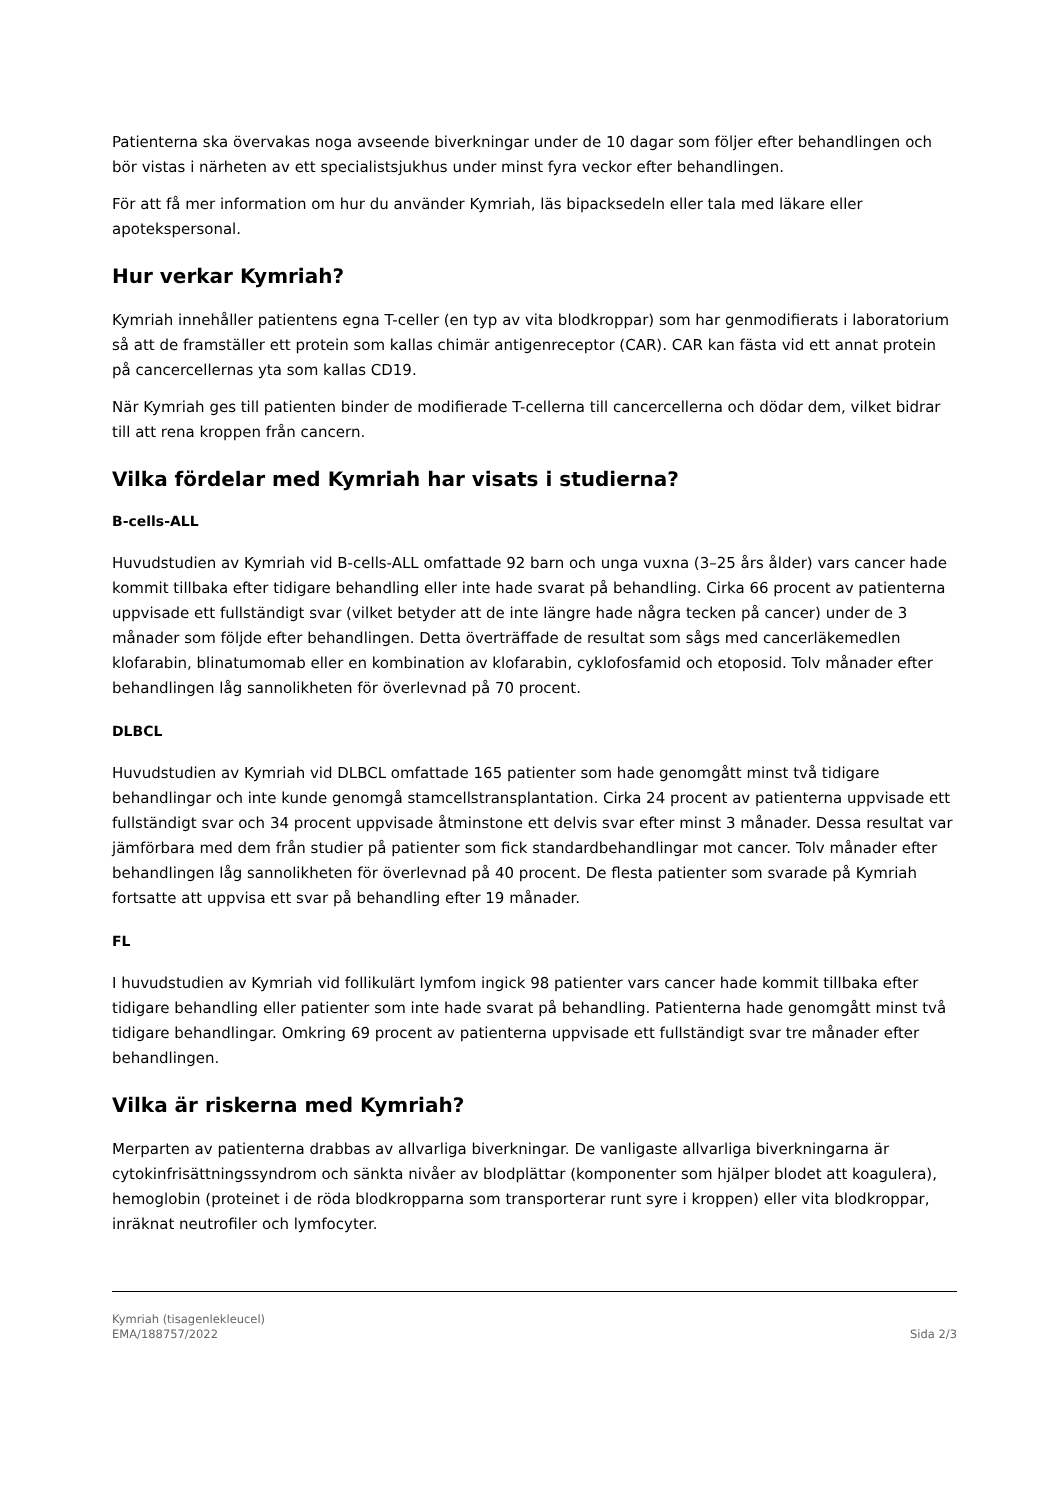Patienterna ska övervakas noga avseende biverkningar under de 10 dagar som följer efter behandlingen och bör vistas i närheten av ett specialistsjukhus under minst fyra veckor efter behandlingen.
För att få mer information om hur du använder Kymriah, läs bipacksedeln eller tala med läkare eller apotekspersonal.
Hur verkar Kymriah?
Kymriah innehåller patientens egna T-celler (en typ av vita blodkroppar) som har genmodifierats i laboratorium så att de framställer ett protein som kallas chimär antigenreceptor (CAR). CAR kan fästa vid ett annat protein på cancercellernas yta som kallas CD19.
När Kymriah ges till patienten binder de modifierade T-cellerna till cancercellerna och dödar dem, vilket bidrar till att rena kroppen från cancern.
Vilka fördelar med Kymriah har visats i studierna?
B-cells-ALL
Huvudstudien av Kymriah vid B-cells-ALL omfattade 92 barn och unga vuxna (3–25 års ålder) vars cancer hade kommit tillbaka efter tidigare behandling eller inte hade svarat på behandling. Cirka 66 procent av patienterna uppvisade ett fullständigt svar (vilket betyder att de inte längre hade några tecken på cancer) under de 3 månader som följde efter behandlingen. Detta överträffade de resultat som sågs med cancerläkemedlen klofarabin, blinatumomab eller en kombination av klofarabin, cyklofosfamid och etoposid. Tolv månader efter behandlingen låg sannolikheten för överlevnad på 70 procent.
DLBCL
Huvudstudien av Kymriah vid DLBCL omfattade 165 patienter som hade genomgått minst två tidigare behandlingar och inte kunde genomgå stamcellstransplantation. Cirka 24 procent av patienterna uppvisade ett fullständigt svar och 34 procent uppvisade åtminstone ett delvis svar efter minst 3 månader. Dessa resultat var jämförbara med dem från studier på patienter som fick standardbehandlingar mot cancer. Tolv månader efter behandlingen låg sannolikheten för överlevnad på 40 procent. De flesta patienter som svarade på Kymriah fortsatte att uppvisa ett svar på behandling efter 19 månader.
FL
I huvudstudien av Kymriah vid follikulärt lymfom ingick 98 patienter vars cancer hade kommit tillbaka efter tidigare behandling eller patienter som inte hade svarat på behandling. Patienterna hade genomgått minst två tidigare behandlingar. Omkring 69 procent av patienterna uppvisade ett fullständigt svar tre månader efter behandlingen.
Vilka är riskerna med Kymriah?
Merparten av patienterna drabbas av allvarliga biverkningar. De vanligaste allvarliga biverkningarna är cytokinfrisättningssyndrom och sänkta nivåer av blodplättar (komponenter som hjälper blodet att koagulera), hemoglobin (proteinet i de röda blodkropparna som transporterar runt syre i kroppen) eller vita blodkroppar, inräknat neutrofiler och lymfocyter.
Kymriah (tisagenlekleucel)
EMA/188757/2022
Sida 2/3